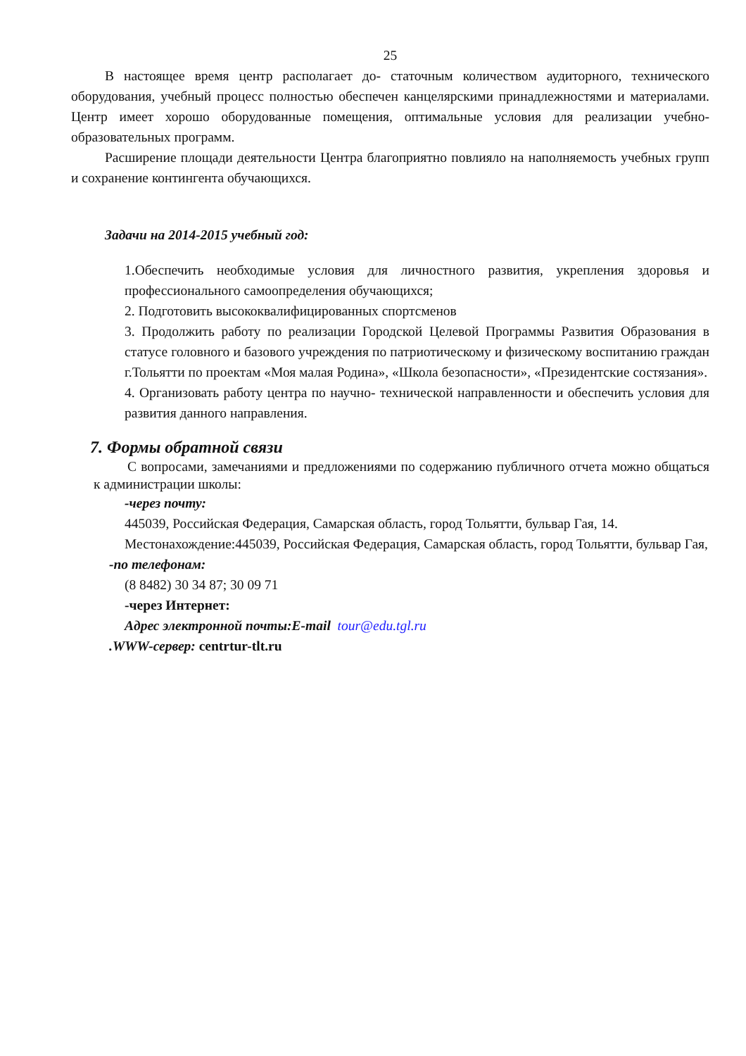25
В настоящее время центр располагает до- статочным количеством аудиторного, технического оборудования, учебный процесс полностью обеспечен канцелярскими принадлежностями и материалами. Центр имеет хорошо оборудованные помещения, оптимальные условия для реализации учебно-образовательных программ.
Расширение площади деятельности Центра благоприятно повлияло на наполняемость учебных групп и сохранение контингента обучающихся.
Задачи на 2014-2015 учебный год:
1.Обеспечить необходимые условия для личностного развития, укрепления здоровья и профессионального самоопределения обучающихся;
2. Подготовить высококвалифицированных спортсменов
3. Продолжить работу по реализации Городской Целевой Программы Развития Образования в статусе головного и базового учреждения по патриотическому и физическому воспитанию граждан г.Тольятти по проектам «Моя малая Родина», «Школа безопасности», «Президентские состязания».
4. Организовать работу центра по научно- технической направленности и обеспечить условия для развития данного направления.
7. Формы обратной связи
С вопросами, замечаниями и предложениями по содержанию публичного отчета можно общаться к администрации школы:
-через почту:
445039, Российская Федерация, Самарская область, город Тольятти, бульвар Гая, 14.
Местонахождение:445039, Российская Федерация, Самарская область, город Тольятти, бульвар Гая,
-по телефонам:
(8 8482) 30 34 87; 30 09 71
-через Интернет:
Адрес электронной почты:E-mail tour@edu.tgl.ru
.WWW-сервер: centrtur-tlt.ru